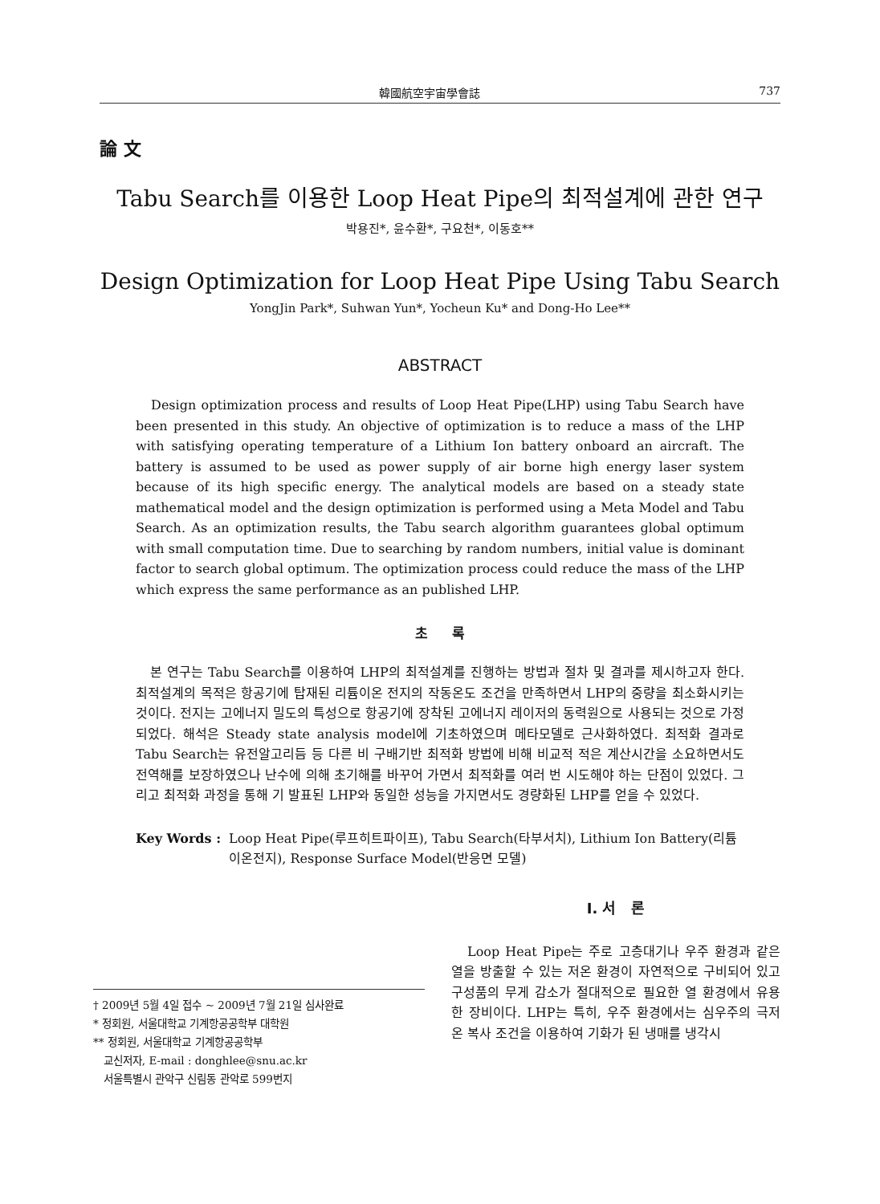韓國航空宇宙學會誌 737
論 文
Tabu Search를 이용한 Loop Heat Pipe의 최적설계에 관한 연구
박용진*, 윤수환*, 구요천*, 이동호**
Design Optimization for Loop Heat Pipe Using Tabu Search
YongJin Park*, Suhwan Yun*, Yocheun Ku* and Dong-Ho Lee**
ABSTRACT
Design optimization process and results of Loop Heat Pipe(LHP) using Tabu Search have been presented in this study. An objective of optimization is to reduce a mass of the LHP with satisfying operating temperature of a Lithium Ion battery onboard an aircraft. The battery is assumed to be used as power supply of air borne high energy laser system because of its high specific energy. The analytical models are based on a steady state mathematical model and the design optimization is performed using a Meta Model and Tabu Search. As an optimization results, the Tabu search algorithm guarantees global optimum with small computation time. Due to searching by random numbers, initial value is dominant factor to search global optimum. The optimization process could reduce the mass of the LHP which express the same performance as an published LHP.
초 록
본 연구는 Tabu Search를 이용하여 LHP의 최적설계를 진행하는 방법과 절차 및 결과를 제시하고자 한다. 최적설계의 목적은 항공기에 탑재된 리튬이온 전지의 작동온도 조건을 만족하면서 LHP의 중량을 최소화시키는 것이다. 전지는 고에너지 밀도의 특성으로 항공기에 장착된 고에너지 레이저의 동력원으로 사용되는 것으로 가정되었다. 해석은 Steady state analysis model에 기초하였으며 메타모델로 근사화하였다. 최적화 결과로 Tabu Search는 유전알고리듬 등 다른 비 구배기반 최적화 방법에 비해 비교적 적은 계산시간을 소요하면서도 전역해를 보장하였으나 난수에 의해 초기해를 바꾸어 가면서 최적화를 여러 번 시도해야 하는 단점이 있었다. 그리고 최적화 과정을 통해 기 발표된 LHP와 동일한 성능을 가지면서도 경량화된 LHP를 얻을 수 있었다.
Key Words : Loop Heat Pipe(루프히트파이프), Tabu Search(타부서치), Lithium Ion Battery(리튬이온전지), Response Surface Model(반응면 모델)
† 2009년 5월 4일 접수 ~ 2009년 7월 21일 심사완료
* 정회원, 서울대학교 기계항공공학부 대학원
** 정회원, 서울대학교 기계항공공학부
교신저자, E-mail : donghlee@snu.ac.kr
서울특별시 관악구 신림동 관악로 599번지
Ⅰ. 서 론
Loop Heat Pipe는 주로 고층대기나 우주 환경과 같은 열을 방출할 수 있는 저온 환경이 자연적으로 구비되어 있고 구성품의 무게 감소가 절대적으로 필요한 열 환경에서 유용한 장비이다. LHP는 특히, 우주 환경에서는 심우주의 극저온 복사 조건을 이용하여 기화가 된 냉매를 냉각시